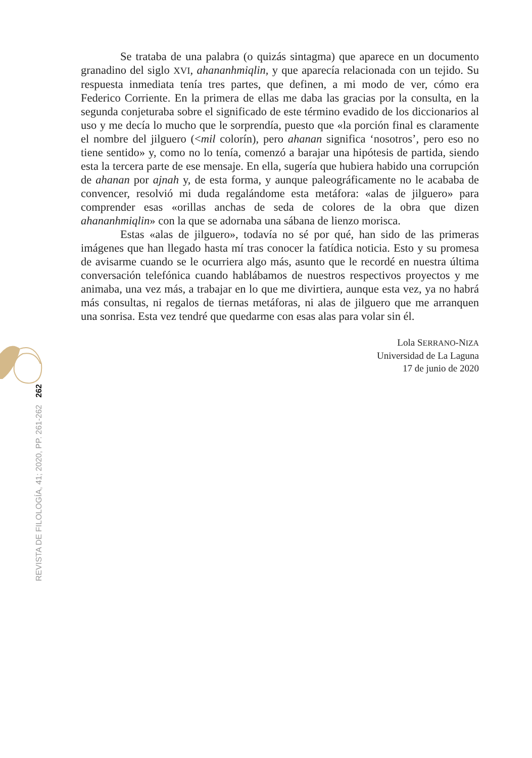Se trataba de una palabra (o quizás sintagma) que aparece en un documento granadino del siglo XVI, ahananhmiqlin, y que aparecía relacionada con un tejido. Su respuesta inmediata tenía tres partes, que definen, a mi modo de ver, cómo era Federico Corriente. En la primera de ellas me daba las gracias por la consulta, en la segunda conjeturaba sobre el significado de este término evadido de los diccionarios al uso y me decía lo mucho que le sorprendía, puesto que «la porción final es claramente el nombre del jilguero (<mil colorín), pero ahanan significa ‘nosotros’, pero eso no tiene sentido» y, como no lo tenía, comenzó a barajar una hipótesis de partida, siendo esta la tercera parte de ese mensaje. En ella, sugería que hubiera habido una corrupción de ahanan por ajnah y, de esta forma, y aunque paleográficamente no le acababa de convencer, resolvió mi duda regalándome esta metáfora: «alas de jilguero» para comprender esas «orillas anchas de seda de colores de la obra que dizen ahananhmiqlin» con la que se adornaba una sábana de lienzo morisca.
Estas «alas de jilguero», todavía no sé por qué, han sido de las primeras imágenes que han llegado hasta mí tras conocer la fatídica noticia. Esto y su promesa de avisarme cuando se le ocurriera algo más, asunto que le recordé en nuestra última conversación telefónica cuando hablábamos de nuestros respectivos proyectos y me animaba, una vez más, a trabajar en lo que me divirtiera, aunque esta vez, ya no habrá más consultas, ni regalos de tiernas metáforas, ni alas de jilguero que me arranquen una sonrisa. Esta vez tendré que quedarme con esas alas para volar sin él.
Lola SERRANO-NIZA
Universidad de La Laguna
17 de junio de 2020
262
REVISTA DE FILOLOGÍA, 41; 2020, PP. 261-262